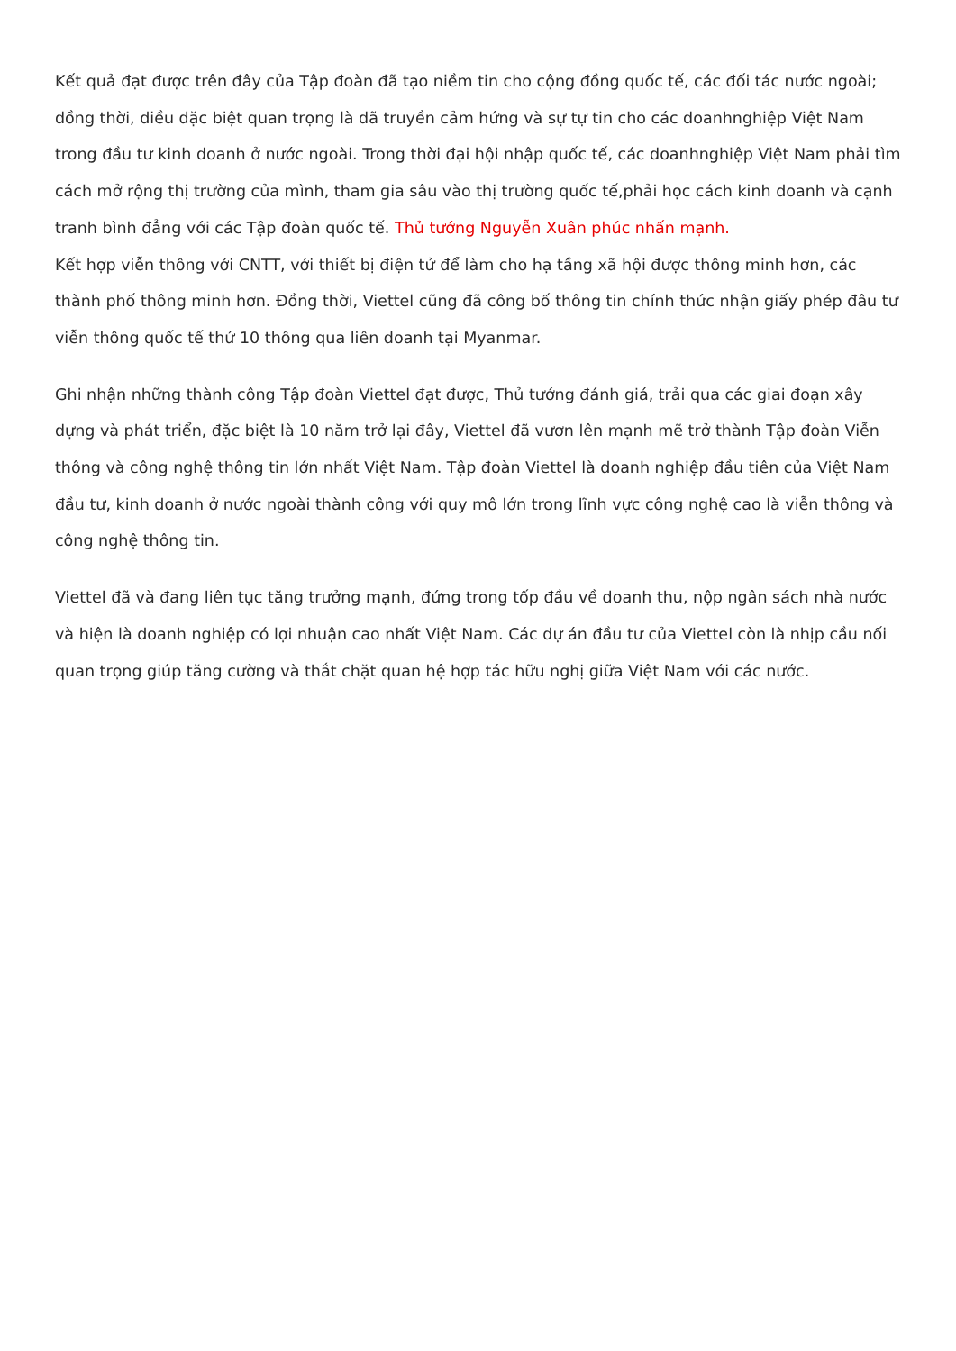Kết quả đạt được trên đây của Tập đoàn đã tạo niềm tin cho cộng đồng quốc tế, các đối tác nước ngoài; đồng thời, điều đặc biệt quan trọng là đã truyền cảm hứng và sự tự tin cho các doanhnghiệp Việt Nam trong đầu tư kinh doanh ở nước ngoài. Trong thời đại hội nhập quốc tế, các doanhnghiệp Việt Nam phải tìm cách mở rộng thị trường của mình, tham gia sâu vào thị trường quốc tế,phải học cách kinh doanh và cạnh tranh bình đẳng với các Tập đoàn quốc tế. Thủ tướng Nguyễn Xuân phúc nhấn mạnh.
Kết hợp viễn thông với CNTT, với thiết bị điện tử để làm cho hạ tầng xã hội được thông minh hơn, các thành phố thông minh hơn. Đồng thời, Viettel cũng đã công bố thông tin chính thức nhận giấy phép đâu tư viễn thông quốc tế thứ 10 thông qua liên doanh tại Myanmar.
Ghi nhận những thành công Tập đoàn Viettel đạt được, Thủ tướng đánh giá, trải qua các giai đoạn xây dựng và phát triển, đặc biệt là 10 năm trở lại đây, Viettel đã vươn lên mạnh mẽ trở thành Tập đoàn Viễn thông và công nghệ thông tin lớn nhất Việt Nam. Tập đoàn Viettel là doanh nghiệp đầu tiên của Việt Nam đầu tư, kinh doanh ở nước ngoài thành công với quy mô lớn trong lĩnh vực công nghệ cao là viễn thông và công nghệ thông tin.
Viettel đã và đang liên tục tăng trưởng mạnh, đứng trong tốp đầu về doanh thu, nộp ngân sách nhà nước và hiện là doanh nghiệp có lợi nhuận cao nhất Việt Nam. Các dự án đầu tư của Viettel còn là nhịp cầu nối quan trọng giúp tăng cường và thắt chặt quan hệ hợp tác hữu nghị giữa Việt Nam với các nước.